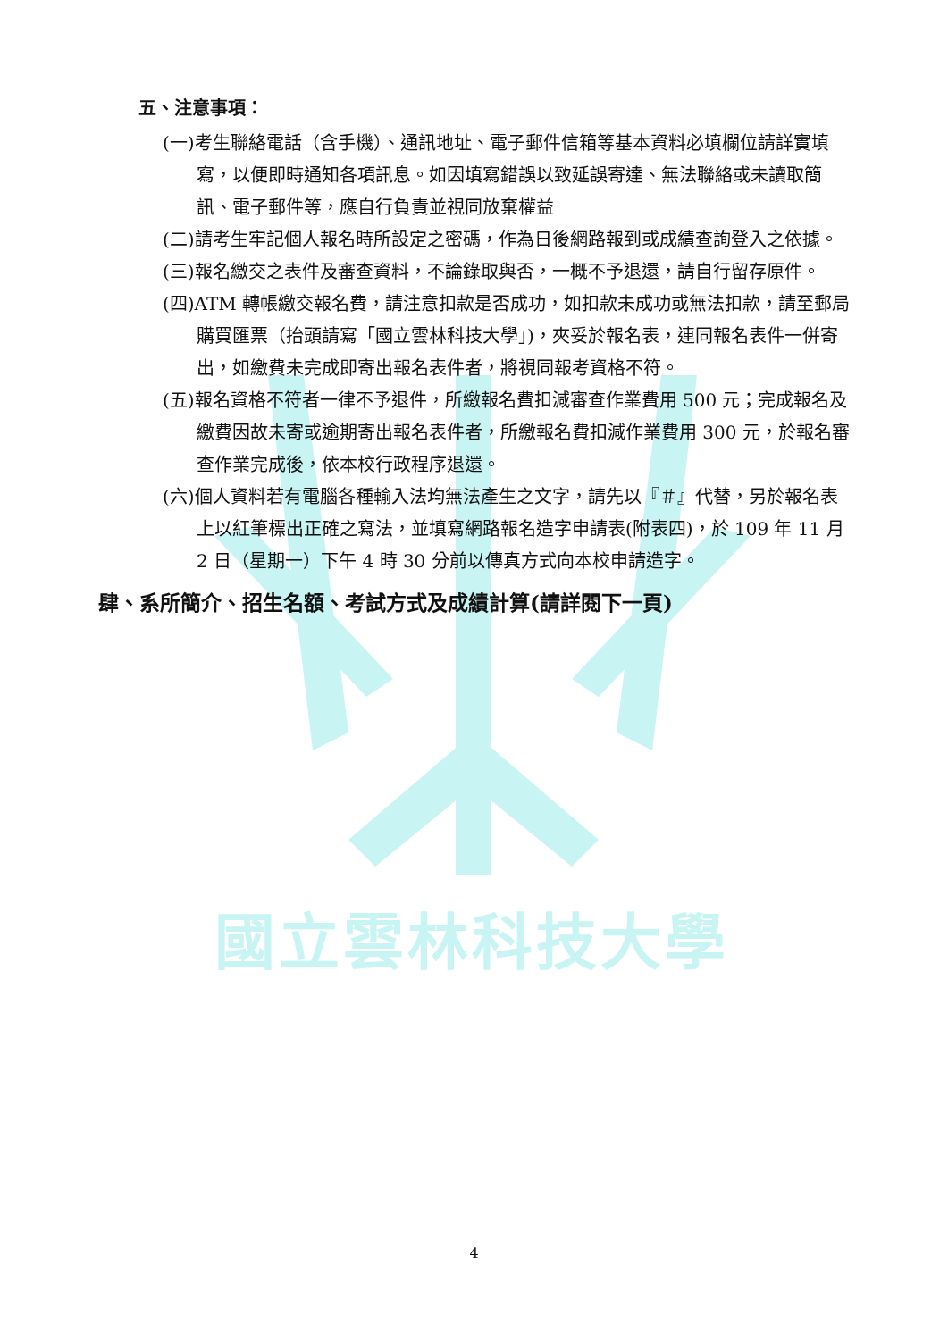國立雲林科技大學
五、注意事項：
(一)考生聯絡電話（含手機）、通訊地址、電子郵件信箱等基本資料必填欄位請詳實填寫，以便即時通知各項訊息。如因填寫錯誤以致延誤寄達、無法聯絡或未讀取簡訊、電子郵件等，應自行負責並視同放棄權益
(二)請考生牢記個人報名時所設定之密碼，作為日後網路報到或成績查詢登入之依據。
(三)報名繳交之表件及審查資料，不論錄取與否，一概不予退還，請自行留存原件。
(四)ATM 轉帳繳交報名費，請注意扣款是否成功，如扣款未成功或無法扣款，請至郵局購買匯票（抬頭請寫「國立雲林科技大學」)，夾妥於報名表，連同報名表件一併寄出，如繳費未完成即寄出報名表件者，將視同報考資格不符。
(五)報名資格不符者一律不予退件，所繳報名費扣減審查作業費用 500 元；完成報名及繳費因故未寄或逾期寄出報名表件者，所繳報名費扣減作業費用 300 元，於報名審查作業完成後，依本校行政程序退還。
(六)個人資料若有電腦各種輸入法均無法產生之文字，請先以『＃』代替，另於報名表上以紅筆標出正確之寫法，並填寫網路報名造字申請表(附表四)，於 109 年 11 月 2 日（星期一）下午 4 時 30 分前以傳真方式向本校申請造字。
肆、系所簡介、招生名額、考試方式及成績計算(請詳閱下一頁)
4